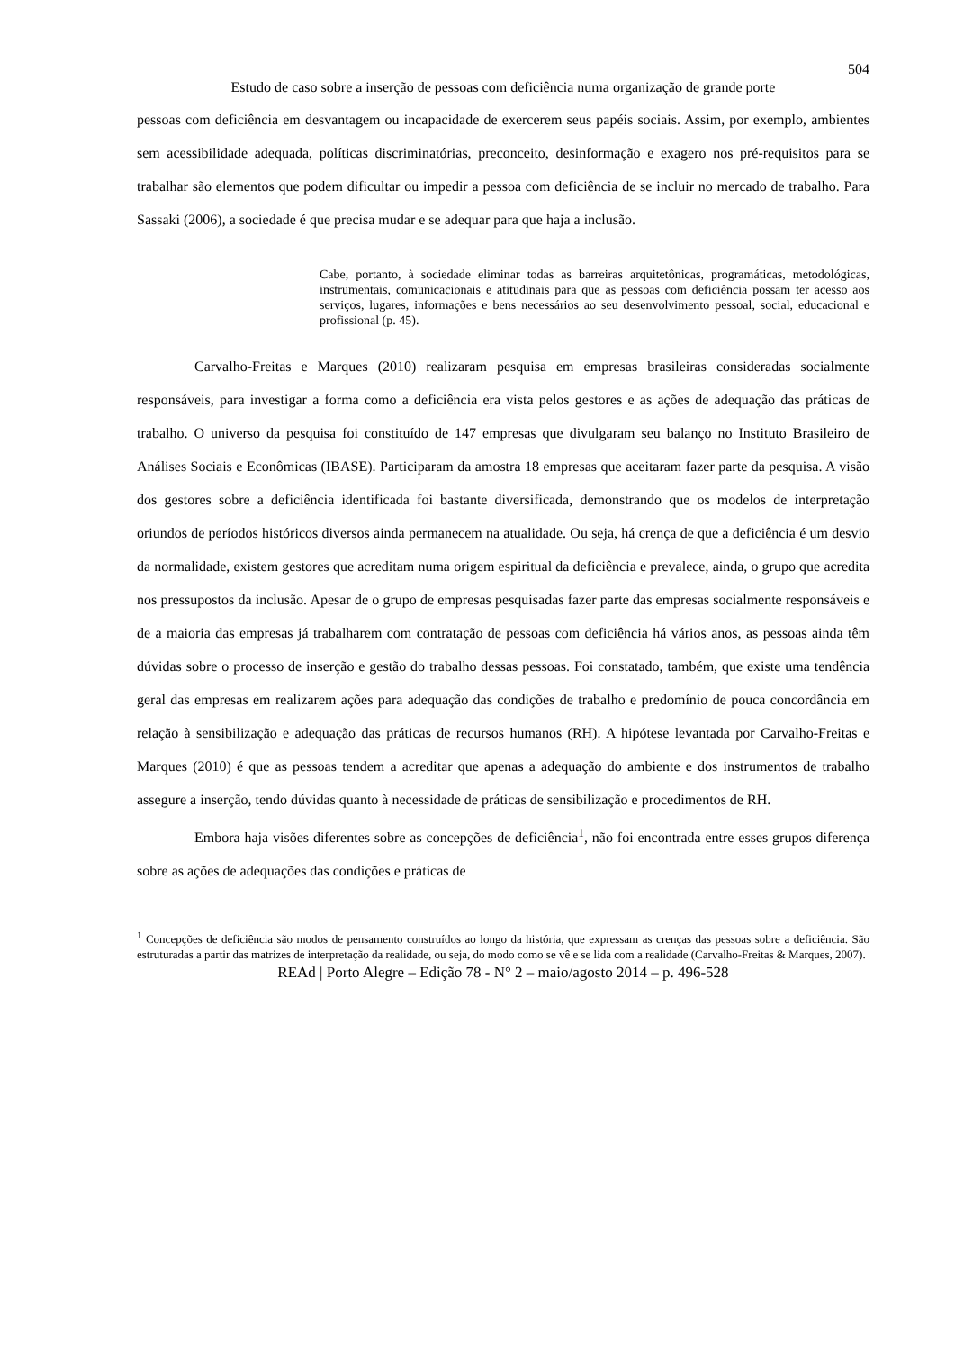504
Estudo de caso sobre a inserção de pessoas com deficiência numa organização de grande porte
pessoas com deficiência em desvantagem ou incapacidade de exercerem seus papéis sociais. Assim, por exemplo, ambientes sem acessibilidade adequada, políticas discriminatórias, preconceito, desinformação e exagero nos pré-requisitos para se trabalhar são elementos que podem dificultar ou impedir a pessoa com deficiência de se incluir no mercado de trabalho. Para Sassaki (2006), a sociedade é que precisa mudar e se adequar para que haja a inclusão.
Cabe, portanto, à sociedade eliminar todas as barreiras arquitetônicas, programáticas, metodológicas, instrumentais, comunicacionais e atitudinais para que as pessoas com deficiência possam ter acesso aos serviços, lugares, informações e bens necessários ao seu desenvolvimento pessoal, social, educacional e profissional (p. 45).
Carvalho-Freitas e Marques (2010) realizaram pesquisa em empresas brasileiras consideradas socialmente responsáveis, para investigar a forma como a deficiência era vista pelos gestores e as ações de adequação das práticas de trabalho. O universo da pesquisa foi constituído de 147 empresas que divulgaram seu balanço no Instituto Brasileiro de Análises Sociais e Econômicas (IBASE). Participaram da amostra 18 empresas que aceitaram fazer parte da pesquisa. A visão dos gestores sobre a deficiência identificada foi bastante diversificada, demonstrando que os modelos de interpretação oriundos de períodos históricos diversos ainda permanecem na atualidade. Ou seja, há crença de que a deficiência é um desvio da normalidade, existem gestores que acreditam numa origem espiritual da deficiência e prevalece, ainda, o grupo que acredita nos pressupostos da inclusão. Apesar de o grupo de empresas pesquisadas fazer parte das empresas socialmente responsáveis e de a maioria das empresas já trabalharem com contratação de pessoas com deficiência há vários anos, as pessoas ainda têm dúvidas sobre o processo de inserção e gestão do trabalho dessas pessoas. Foi constatado, também, que existe uma tendência geral das empresas em realizarem ações para adequação das condições de trabalho e predomínio de pouca concordância em relação à sensibilização e adequação das práticas de recursos humanos (RH). A hipótese levantada por Carvalho-Freitas e Marques (2010) é que as pessoas tendem a acreditar que apenas a adequação do ambiente e dos instrumentos de trabalho assegure a inserção, tendo dúvidas quanto à necessidade de práticas de sensibilização e procedimentos de RH.
Embora haja visões diferentes sobre as concepções de deficiência<sup>1</sup>, não foi encontrada entre esses grupos diferença sobre as ações de adequações das condições e práticas de
<sup>1</sup> Concepções de deficiência são modos de pensamento construídos ao longo da história, que expressam as crenças das pessoas sobre a deficiência. São estruturadas a partir das matrizes de interpretação da realidade, ou seja, do modo como se vê e se lida com a realidade (Carvalho-Freitas & Marques, 2007).
REAd | Porto Alegre – Edição 78 - N° 2 – maio/agosto 2014 – p. 496-528